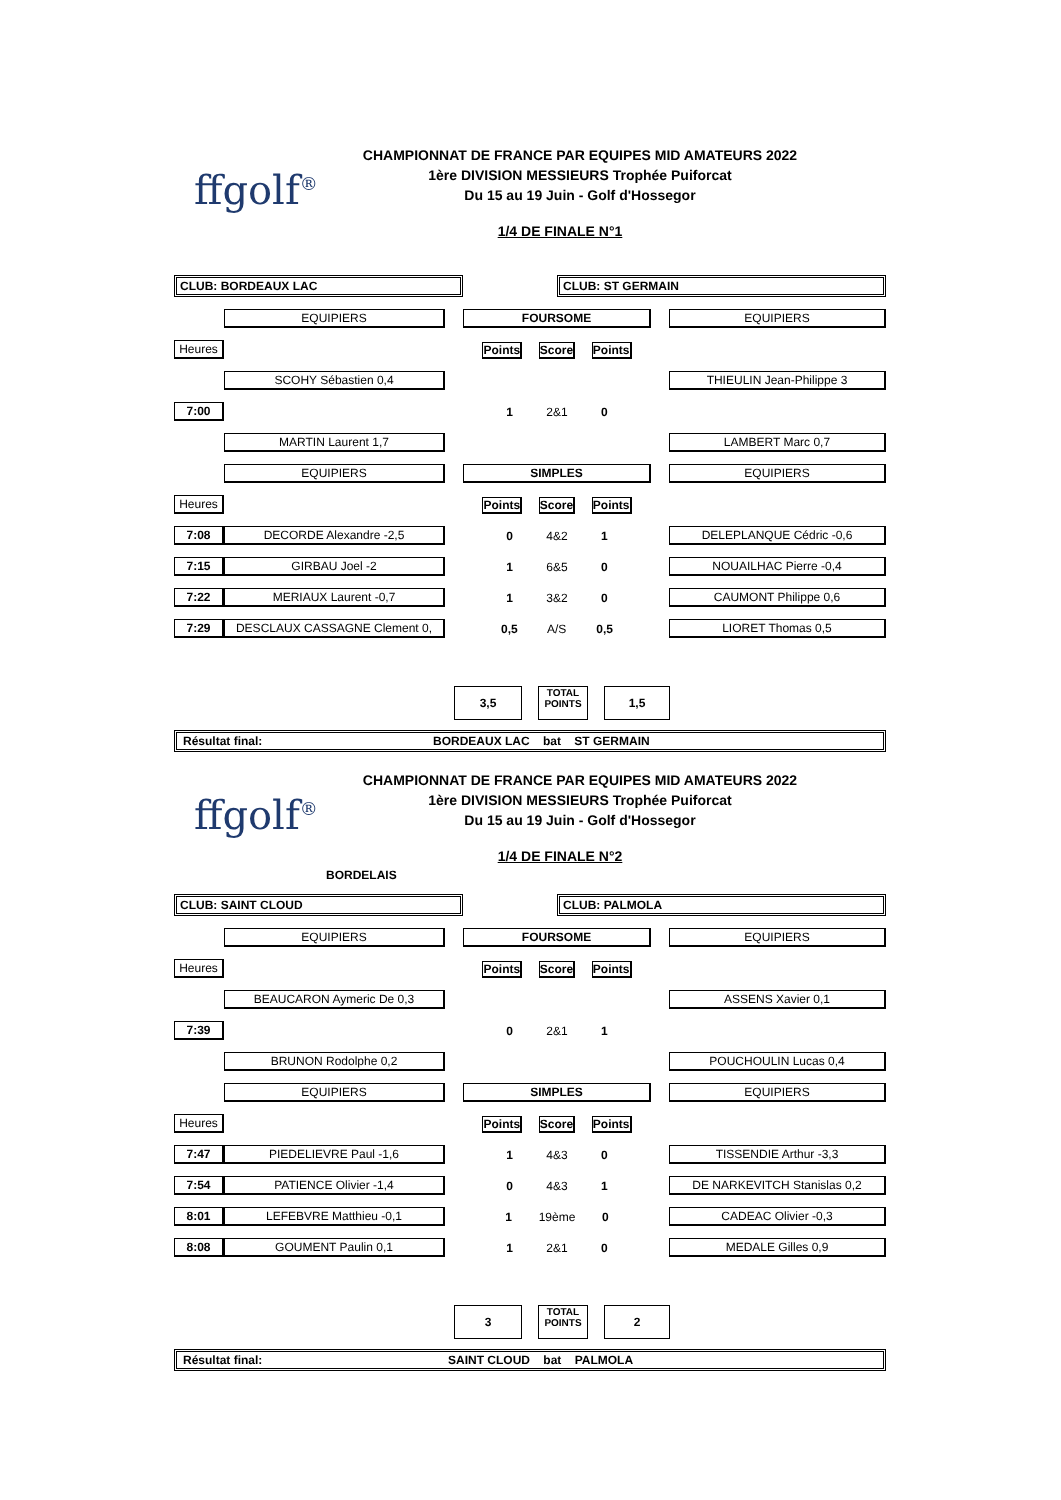CHAMPIONNAT DE FRANCE PAR EQUIPES MID AMATEURS 2022
1ère DIVISION MESSIEURS Trophée Puiforcat
Du 15 au 19 Juin - Golf d'Hossegor
ffgolf<sup>®</sup>
1/4 DE FINALE N°1
| CLUB: BORDEAUX LAC | | | | CLUB: ST GERMAIN | | |
| | EQUIPIERS | | FOURSOME | | | EQUIPIERS |
| Heures | | | Points Score Points | | | |
| | SCOHY Sébastien 0,4 | | | | | THIEULIN Jean-Philippe 3 |
| 7:00 | | | 1 2&1 0 | | | |
| | MARTIN Laurent 1,7 | | | | | LAMBERT Marc 0,7 |
| | EQUIPIERS | | SIMPLES | | | EQUIPIERS |
| Heures | | | Points Score Points | | | |
| 7:08 | DECORDE Alexandre -2,5 | | 0 4&2 1 | | | DELEPLANQUE Cédric -0,6 |
| 7:15 | GIRBAU Joel -2 | | 1 6&5 0 | | | NOUAILHAC Pierre -0,4 |
| 7:22 | MERIAUX Laurent -0,7 | | 1 3&2 0 | | | CAUMONT Philippe 0,6 |
| 7:29 | DESCLAUX CASSAGNE Clement 0, | | 0,5 A/S 0,5 | | | LIORET Thomas 0,5 |
3,5
TOTAL
POINTS
1,5
Résultat final: BORDEAUX LAC bat ST GERMAIN
CHAMPIONNAT DE FRANCE PAR EQUIPES MID AMATEURS 2022
1ère DIVISION MESSIEURS Trophée Puiforcat
Du 15 au 19 Juin - Golf d'Hossegor
ffgolf<sup>®</sup>
1/4 DE FINALE N°2
BORDELAIS
| CLUB: SAINT CLOUD | | | | CLUB: PALMOLA | | |
| | EQUIPIERS | | FOURSOME | | | EQUIPIERS |
| Heures | | | Points Score Points | | | |
| | BEAUCARON Aymeric De 0,3 | | | | | ASSENS Xavier 0,1 |
| 7:39 | | | 0 2&1 1 | | | |
| | BRUNON Rodolphe 0,2 | | | | | POUCHOULIN Lucas 0,4 |
| | EQUIPIERS | | SIMPLES | | | EQUIPIERS |
| Heures | | | Points Score Points | | | |
| 7:47 | PIEDELIEVRE Paul -1,6 | | 1 4&3 0 | | | TISSENDIE Arthur -3,3 |
| 7:54 | PATIENCE Olivier -1,4 | | 0 4&3 1 | | | DE NARKEVITCH Stanislas 0,2 |
| 8:01 | LEFEBVRE Matthieu -0,1 | | 1 19ème 0 | | | CADEAC Olivier -0,3 |
| 8:08 | GOUMENT Paulin 0,1 | | 1 2&1 0 | | | MEDALE Gilles 0,9 |
3
TOTAL
POINTS
2
Résultat final: SAINT CLOUD bat PALMOLA